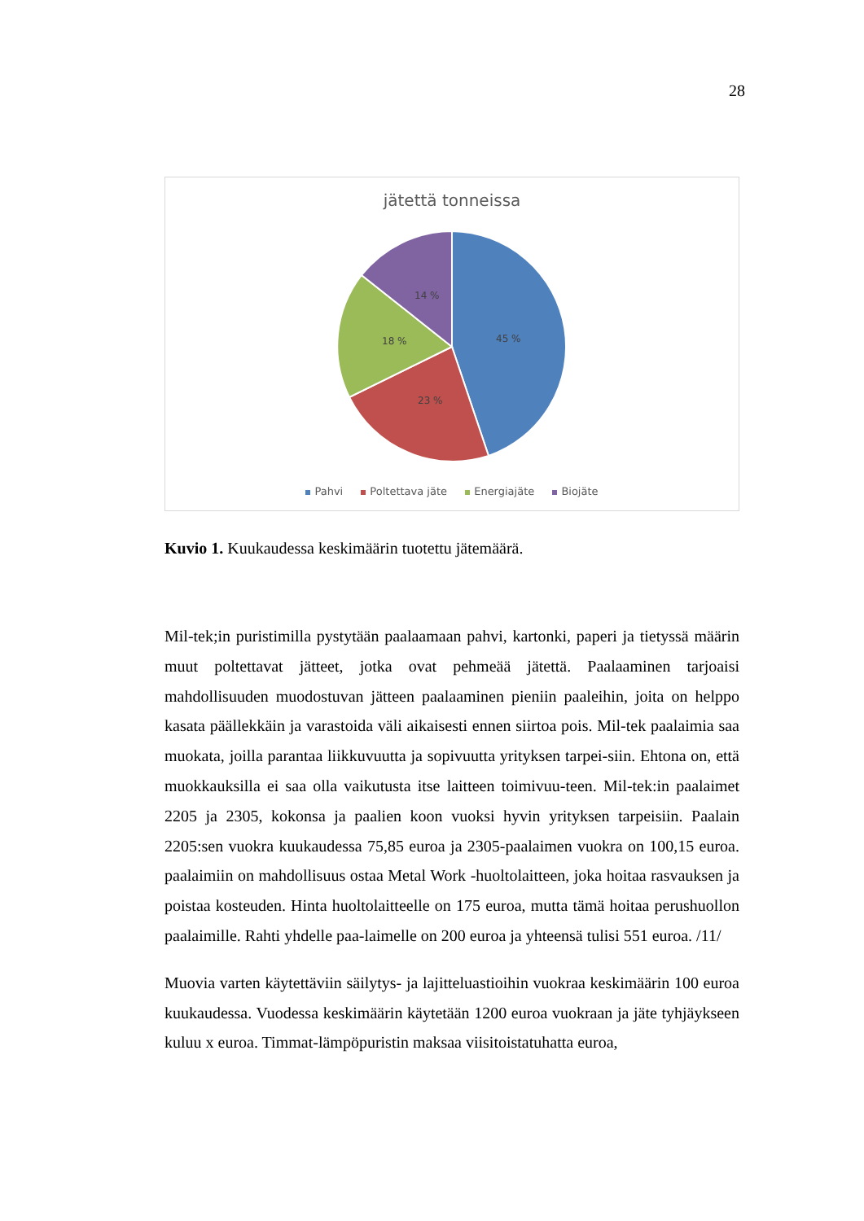28
jätettä tonneissa
45 %
23 %
18 %
14 %
Pahvi Poltettava jäte Energiajäte Biojäte
Kuvio 1. Kuukaudessa keskimäärin tuotettu jätemäärä.
Mil-tek;in puristimilla pystytään paalaamaan pahvi, kartonki, paperi ja tietyssä määrin muut poltettavat jätteet, jotka ovat pehmeää jätettä. Paalaaminen tarjoaisi mahdollisuuden muodostuvan jätteen paalaaminen pieniin paaleihin, joita on helppo kasata päällekkäin ja varastoida väli aikaisesti ennen siirtoa pois. Mil-tek paalaimia saa muokata, joilla parantaa liikkuvuutta ja sopivuutta yrityksen tarpei-siin. Ehtona on, että muokkauksilla ei saa olla vaikutusta itse laitteen toimivuu-teen. Mil-tek:in paalaimet 2205 ja 2305, kokonsa ja paalien koon vuoksi hyvin yrityksen tarpeisiin. Paalain 2205:sen vuokra kuukaudessa 75,85 euroa ja 2305-paalaimen vuokra on 100,15 euroa. paalaimiin on mahdollisuus ostaa Metal Work -huoltolaitteen, joka hoitaa rasvauksen ja poistaa kosteuden. Hinta huoltolaitteelle on 175 euroa, mutta tämä hoitaa perushuollon paalaimille. Rahti yhdelle paa-laimelle on 200 euroa ja yhteensä tulisi 551 euroa. /11/
Muovia varten käytettäviin säilytys- ja lajitteluastioihin vuokraa keskimäärin 100 euroa kuukaudessa. Vuodessa keskimäärin käytetään 1200 euroa vuokraan ja jäte tyhjäykseen kuluu x euroa. Timmat-lämpöpuristin maksaa viisitoistatuhatta euroa,